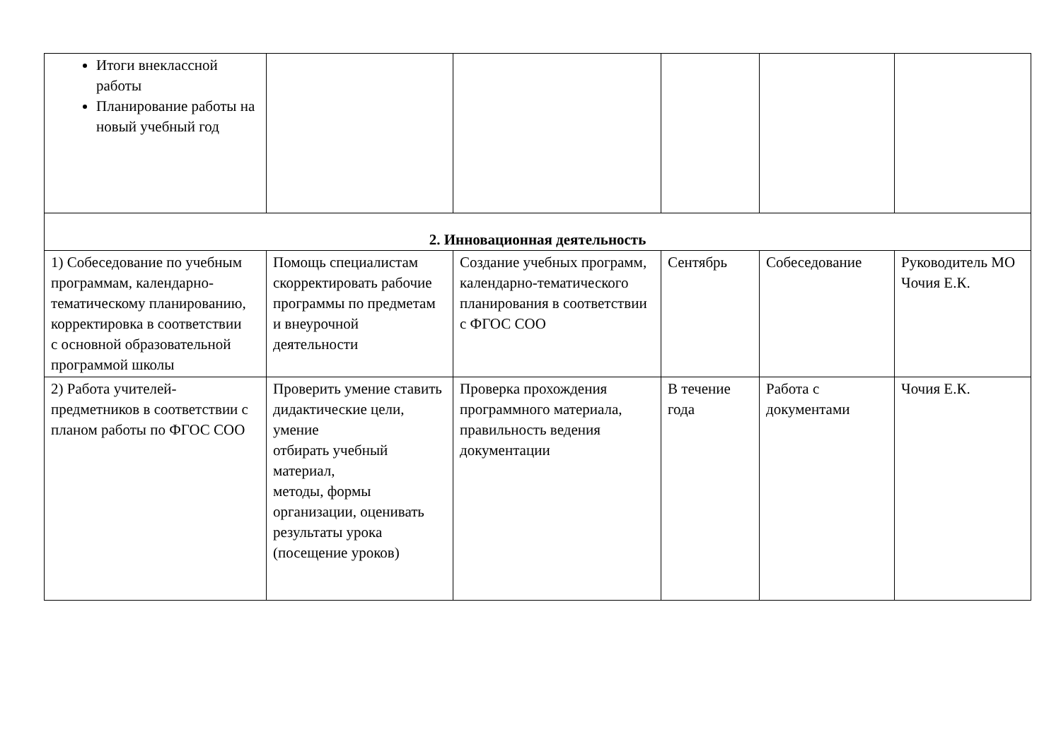| Итоги внеклассной работы Планирование работы на новый учебный год | | | | | |
| 2. Инновационная деятельность | | | | | |
| 1) Собеседование по учебным программам, календарно-тематическому планированию, корректировка в соответствии с основной образовательной программой школы | Помощь специалистам скорректировать рабочие программы по предметам и внеурочной деятельности | Создание учебных программ, календарно-тематического планирования в соответствии с ФГОС СОО | Сентябрь | Собеседование | Руководитель МО Чочия Е.К. |
| 2) Работа учителей-предметников в соответствии с планом работы по ФГОС СОО | Проверить умение ставить дидактические цели, умение отбирать учебный материал, методы, формы организации, оценивать результаты урока (посещение уроков) | Проверка прохождения программного материала, правильность ведения документации | В течение года | Работа с документами | Чочия Е.К. |